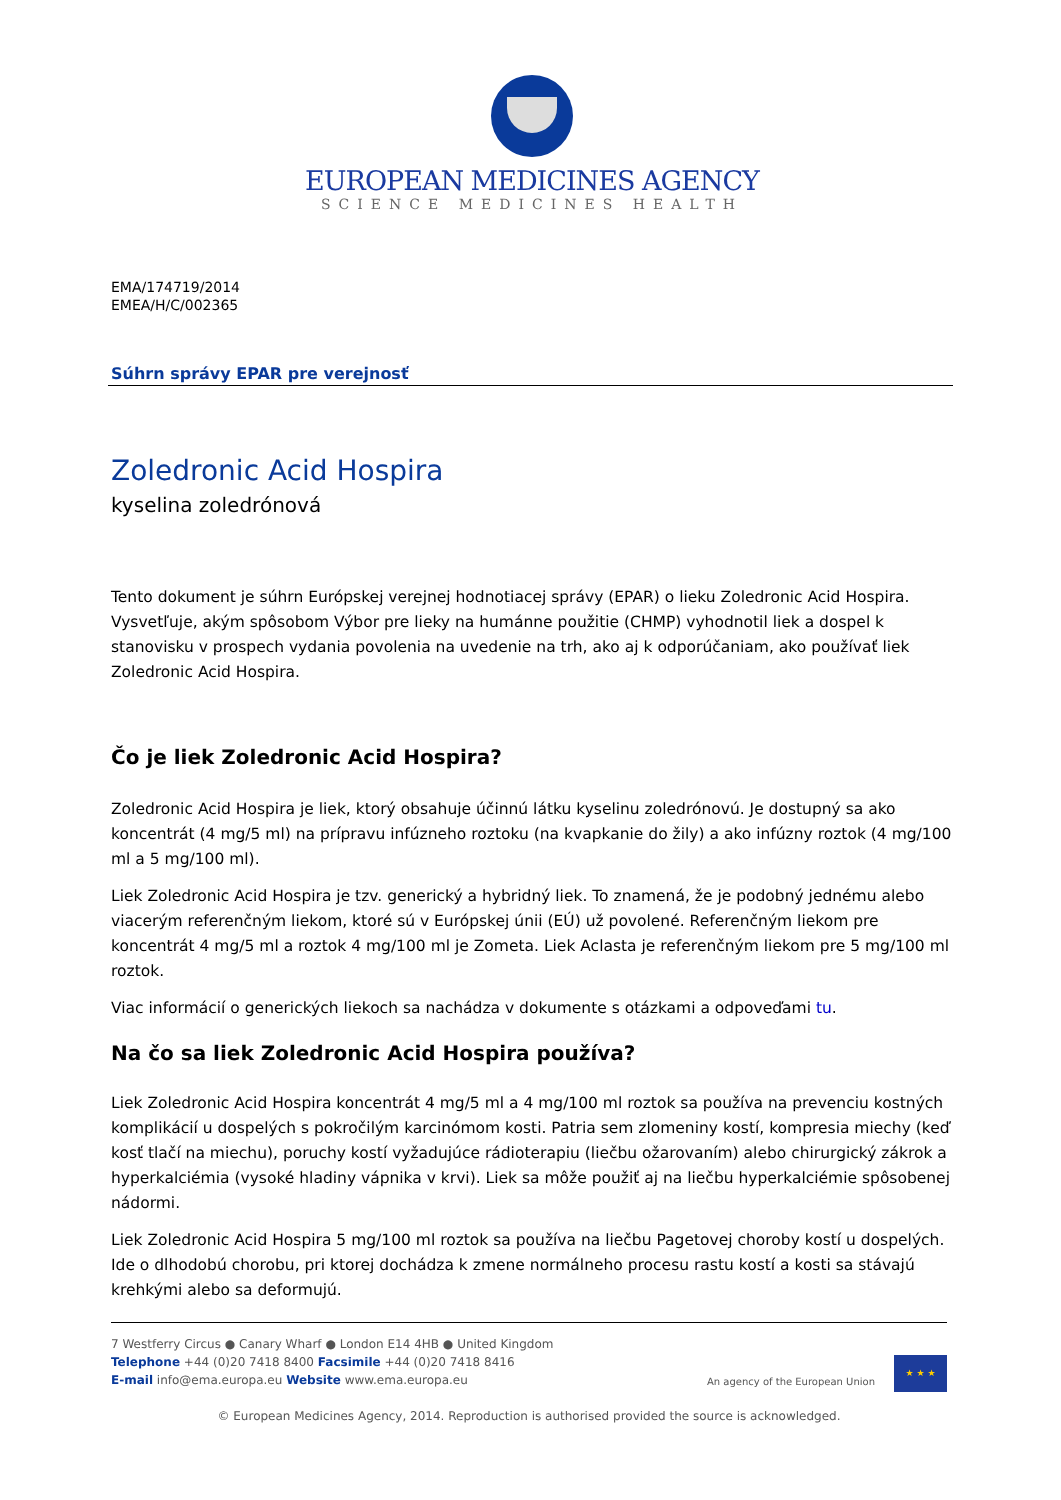EUROPEAN MEDICINES AGENCY
SCIENCE MEDICINES HEALTH
EMA/174719/2014
EMEA/H/C/002365
Súhrn správy EPAR pre verejnosť
Zoledronic Acid Hospira
kyselina zoledrónová
Tento dokument je súhrn Európskej verejnej hodnotiacej správy (EPAR) o lieku Zoledronic Acid Hospira. Vysvetľuje, akým spôsobom Výbor pre lieky na humánne použitie (CHMP) vyhodnotil liek a dospel k stanovisku v prospech vydania povolenia na uvedenie na trh, ako aj k odporúčaniam, ako používať liek Zoledronic Acid Hospira.
Čo je liek Zoledronic Acid Hospira?
Zoledronic Acid Hospira je liek, ktorý obsahuje účinnú látku kyselinu zoledrónovú. Je dostupný sa ako koncentrát (4 mg/5 ml) na prípravu infúzneho roztoku (na kvapkanie do žily) a ako infúzny roztok (4 mg/100 ml a 5 mg/100 ml).
Liek Zoledronic Acid Hospira je tzv. generický a hybridný liek. To znamená, že je podobný jednému alebo viacerým referenčným liekom, ktoré sú v Európskej únii (EÚ) už povolené. Referenčným liekom pre koncentrát 4 mg/5 ml a roztok 4 mg/100 ml je Zometa. Liek Aclasta je referenčným liekom pre 5 mg/100 ml roztok.
Viac informácií o generických liekoch sa nachádza v dokumente s otázkami a odpoveďami tu.
Na čo sa liek Zoledronic Acid Hospira používa?
Liek Zoledronic Acid Hospira koncentrát 4 mg/5 ml a 4 mg/100 ml roztok sa používa na prevenciu kostných komplikácií u dospelých s pokročilým karcinómom kosti. Patria sem zlomeniny kostí, kompresia miechy (keď kosť tlačí na miechu), poruchy kostí vyžadujúce rádioterapiu (liečbu ožarovaním) alebo chirurgický zákrok a hyperkalciémia (vysoké hladiny vápnika v krvi). Liek sa môže použiť aj na liečbu hyperkalciémie spôsobenej nádormi.
Liek Zoledronic Acid Hospira 5 mg/100 ml roztok sa používa na liečbu Pagetovej choroby kostí u dospelých. Ide o dlhodobú chorobu, pri ktorej dochádza k zmene normálneho procesu rastu kostí a kosti sa stávajú krehkými alebo sa deformujú.
7 Westferry Circus ● Canary Wharf ● London E14 4HB ● United Kingdom
Telephone +44 (0)20 7418 8400 Facsimile +44 (0)20 7418 8416
E-mail info@ema.europa.eu Website www.ema.europa.eu
An agency of the European Union
★ ★ ★
© European Medicines Agency, 2014. Reproduction is authorised provided the source is acknowledged.